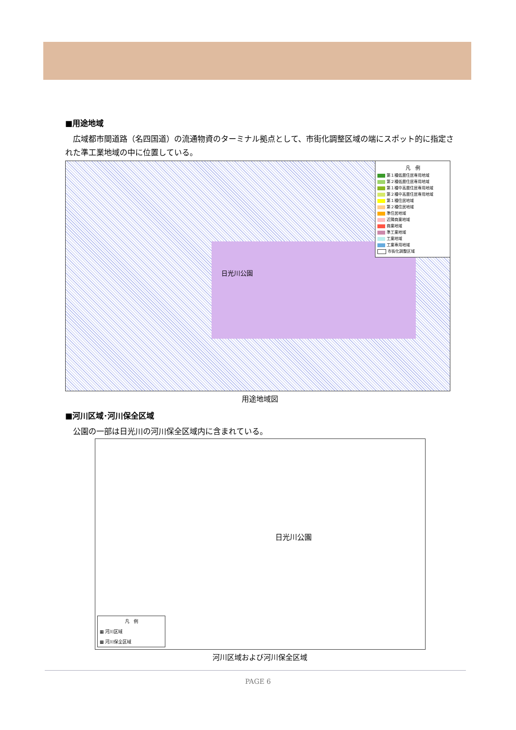■用途地域
広域都市間道路（名四国道）の流通物資のターミナル拠点として、市街化調整区域の端にスポット的に指定された準工業地域の中に位置している。
日光川公園
凡　例
第１種低層住居専用地域
第２種低層住居専用地域
第１種中高層住居専用地域
第２種中高層住居専用地域
第１種住居地域
第２種住居地域
準住居地域
近隣商業地域
商業地域
準工業地域
工業地域
工業専用地域
市街化調整区域
用途地域図
■河川区域･河川保全区域
公園の一部は日光川の河川保全区域内に含まれている。
日光川公園
凡　例
▦ 河川区域
▩ 河川保全区域
河川区域および河川保全区域
PAGE 6